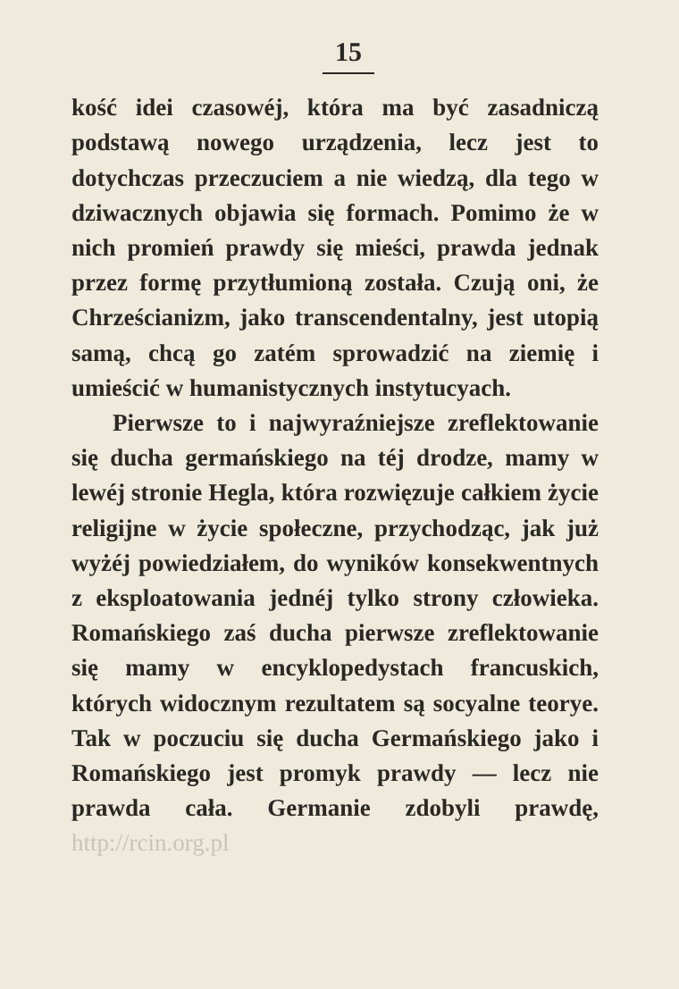15
kość idei czasowéj, która ma być zasadniczą podstawą nowego urządzenia, lecz jest to dotychczas przeczuciem a nie wiedzą, dla tego w dziwacznych objawia się formach. Pomimo że w nich promień prawdy się mieści, prawda jednak przez formę przytłumioną została. Czują oni, że Chrześcianizm, jako transcendentalny, jest utopią samą, chcą go zatém sprowadzić na ziemię i umieścić w humanistycznych instytucyach.
Pierwsze to i najwyraźniejsze zreflektowanie się ducha germańskiego na téj drodze, mamy w lewéj stronie Hegla, która rozwięzuje całkiem życie religijne w życie społeczne, przychodząc, jak już wyżéj powiedziałem, do wyników konsekwentnych z eksploatowania jednéj tylko strony człowieka. Romańskiego zaś ducha pierwsze zreflektowanie się mamy w encyklopedystach francuskich, których widocznym rezultatem są socyalne teorye. Tak w poczuciu się ducha Germańskiego jako i Romańskiego jest promyk prawdy — lecz nie prawda cała. Germanie zdobyli prawdę, http://rcin.org.pl